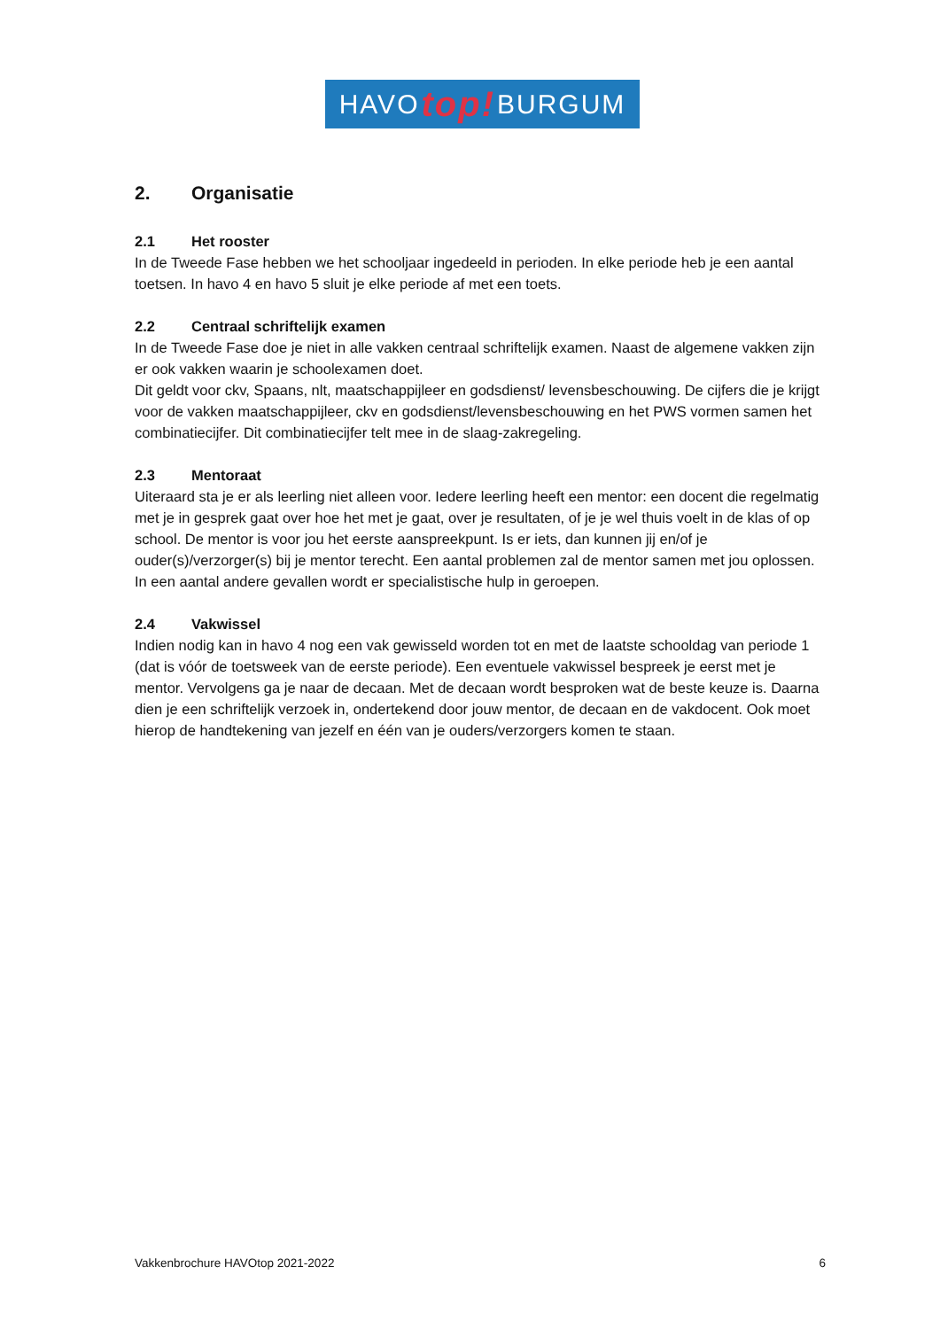HAVO top! BURGUM
2. Organisatie
2.1 Het rooster
In de Tweede Fase hebben we het schooljaar ingedeeld in perioden. In elke periode heb je een aantal toetsen. In havo 4 en havo 5 sluit je elke periode af met een toets.
2.2 Centraal schriftelijk examen
In de Tweede Fase doe je niet in alle vakken centraal schriftelijk examen. Naast de algemene vakken zijn er ook vakken waarin je schoolexamen doet.
Dit geldt voor ckv, Spaans, nlt, maatschappijleer en godsdienst/ levensbeschouwing. De cijfers die je krijgt voor de vakken maatschappijleer, ckv en godsdienst/levensbeschouwing en het PWS vormen samen het combinatiecijfer. Dit combinatiecijfer telt mee in de slaag-zakregeling.
2.3 Mentoraat
Uiteraard sta je er als leerling niet alleen voor. Iedere leerling heeft een mentor: een docent die regelmatig met je in gesprek gaat over hoe het met je gaat, over je resultaten, of je je wel thuis voelt in de klas of op school. De mentor is voor jou het eerste aanspreekpunt. Is er iets, dan kunnen jij en/of je ouder(s)/verzorger(s) bij je mentor terecht. Een aantal problemen zal de mentor samen met jou oplossen. In een aantal andere gevallen wordt er specialistische hulp in geroepen.
2.4 Vakwissel
Indien nodig kan in havo 4 nog een vak gewisseld worden tot en met de laatste schooldag van periode 1 (dat is vóór de toetsweek van de eerste periode). Een eventuele vakwissel bespreek je eerst met je mentor. Vervolgens ga je naar de decaan. Met de decaan wordt besproken wat de beste keuze is. Daarna dien je een schriftelijk verzoek in, ondertekend door jouw mentor, de decaan en de vakdocent. Ook moet hierop de handtekening van jezelf en één van je ouders/verzorgers komen te staan.
Vakkenbrochure HAVOtop 2021-2022 6